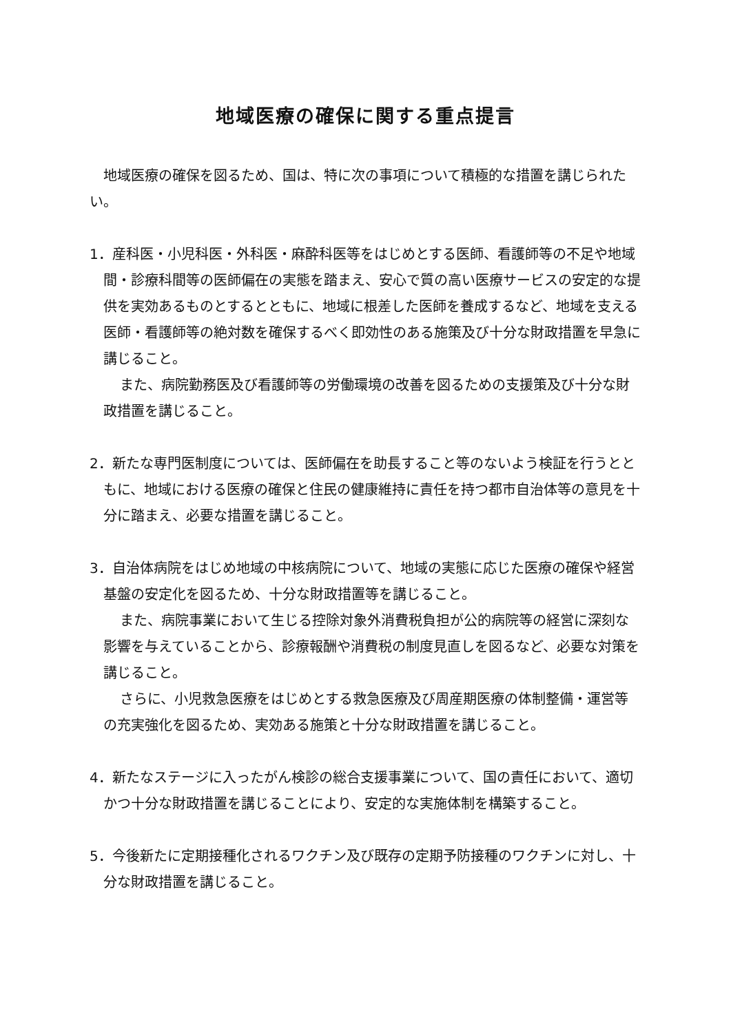地域医療の確保に関する重点提言
地域医療の確保を図るため、国は、特に次の事項について積極的な措置を講じられたい。
1．産科医・小児科医・外科医・麻酔科医等をはじめとする医師、看護師等の不足や地域間・診療科間等の医師偏在の実態を踏まえ、安心で質の高い医療サービスの安定的な提供を実効あるものとするとともに、地域に根差した医師を養成するなど、地域を支える医師・看護師等の絶対数を確保するべく即効性のある施策及び十分な財政措置を早急に講じること。
また、病院勤務医及び看護師等の労働環境の改善を図るための支援策及び十分な財政措置を講じること。
2．新たな専門医制度については、医師偏在を助長すること等のないよう検証を行うとともに、地域における医療の確保と住民の健康維持に責任を持つ都市自治体等の意見を十分に踏まえ、必要な措置を講じること。
3．自治体病院をはじめ地域の中核病院について、地域の実態に応じた医療の確保や経営基盤の安定化を図るため、十分な財政措置等を講じること。
また、病院事業において生じる控除対象外消費税負担が公的病院等の経営に深刻な影響を与えていることから、診療報酬や消費税の制度見直しを図るなど、必要な対策を講じること。
さらに、小児救急医療をはじめとする救急医療及び周産期医療の体制整備・運営等の充実強化を図るため、実効ある施策と十分な財政措置を講じること。
4．新たなステージに入ったがん検診の総合支援事業について、国の責任において、適切かつ十分な財政措置を講じることにより、安定的な実施体制を構築すること。
5．今後新たに定期接種化されるワクチン及び既存の定期予防接種のワクチンに対し、十分な財政措置を講じること。